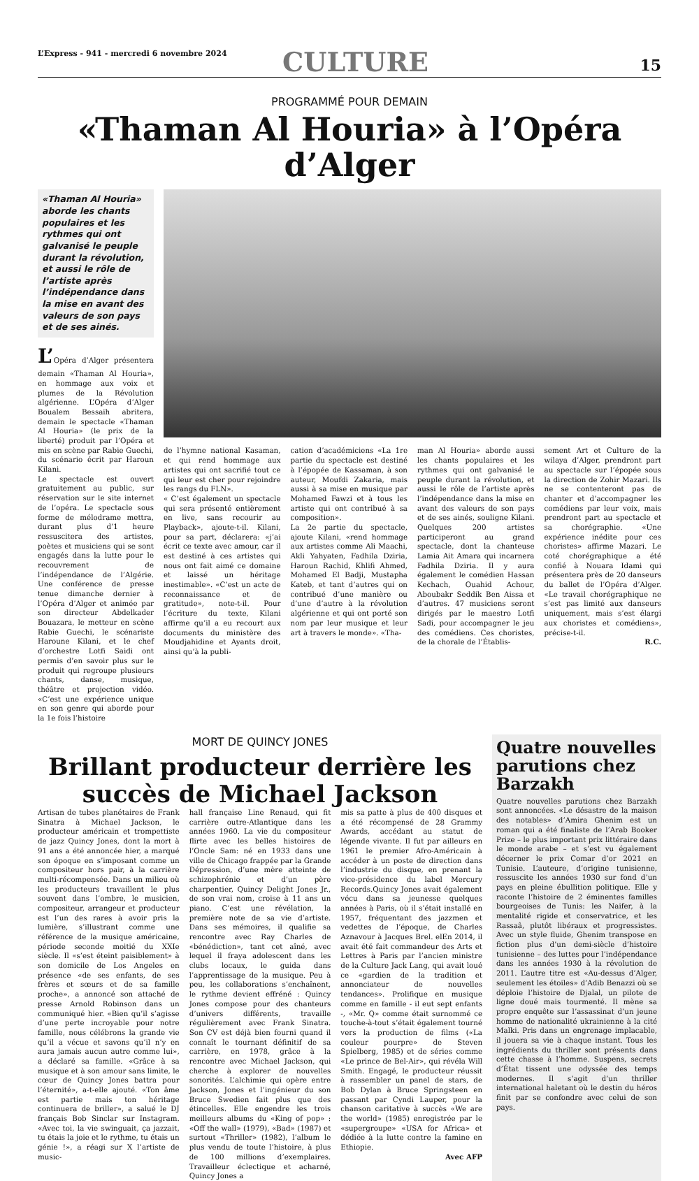L’Express - 941 - mercredi 6 novembre 2024
CULTURE
15
PROGRAMMÉ POUR DEMAIN
«Thaman Al Houria» à l’Opéra d’Alger
«Thaman Al Houria» aborde les chants populaires et les rythmes qui ont galvanisé le peuple durant la révolution, et aussi le rôle de l’artiste après l’indépendance dans la mise en avant des valeurs de son pays et de ses ainés.
L’Opéra d’Alger présentera demain «Thaman Al Houria», en hommage aux voix et plumes de la Révolution algérienne. L’Opéra d’Alger Boualem Bessaih abritera, demain le spectacle «Thaman Al Houria» (le prix de la liberté) produit par l’Opéra et mis en scène par Rabie Guechi, du scénario écrit par Haroun Kilani.
Le spectacle est ouvert gratuitement au public, sur réservation sur le site internet de l’opéra. Le spectacle sous forme de mélodrame mettra, durant plus d’1 heure ressuscitera des artistes, poètes et musiciens qui se sont engagés dans la lutte pour le recouvrement de l’indépendance de l’Algérie. Une conférence de presse tenue dimanche dernier à l’Opéra d’Alger et animée par son directeur Abdelkader Bouazara, le metteur en scène Rabie Guechi, le scénariste Haroune Kilani, et le chef d’orchestre Lotfi Saidi ont permis d’en savoir plus sur le produit qui regroupe plusieurs chants, danse, musique, théâtre et projection vidéo. «C’est une expérience unique en son genre qui aborde pour la 1e fois l’histoire
de l’hymne national Kasaman, et qui rend hommage aux artistes qui ont sacrifié tout ce qui leur est cher pour rejoindre les rangs du FLN».
« C’est également un spectacle qui sera présenté entièrement en live, sans recourir au Playback», ajoute-t-il. Kilani, pour sa part, déclarera: «j’ai écrit ce texte avec amour, car il est destiné à ces artistes qui nous ont fait aimé ce domaine et laissé un héritage inestimable». «C’est un acte de reconnaissance et de gratitude», note-t-il. Pour l’écriture du texte, Kilani affirme qu’il a eu recourt aux documents du ministère des Moudjahidine et Ayants droit, ainsi qu’à la publi-
cation d’académiciens «La 1re partie du spectacle est destiné à l’épopée de Kassaman, à son auteur, Moufdi Zakaria, mais aussi à sa mise en musique par Mohamed Fawzi et à tous les artiste qui ont contribué à sa composition».
La 2e partie du spectacle, ajoute Kilani, «rend hommage aux artistes comme Ali Maachi, Akli Yahyaten, Fadhila Dziria, Haroun Rachid, Khlifi Ahmed, Mohamed El Badji, Mustapha Kateb, et tant d’autres qui on contribué d’une manière ou d’une d’autre à la révolution algérienne et qui ont porté son nom par leur musique et leur art à travers le monde». «Tha-
man Al Houria» aborde aussi les chants populaires et les rythmes qui ont galvanisé le peuple durant la révolution, et aussi le rôle de l’artiste après l’indépendance dans la mise en avant des valeurs de son pays et de ses ainés, souligne Kilani. Quelques 200 artistes participeront au grand spectacle, dont la chanteuse Lamia Ait Amara qui incarnera Fadhila Dziria. Il y aura également le comédien Hassan Kechach, Ouahid Achour, Aboubakr Seddik Ben Aissa et d’autres. 47 musiciens seront dirigés par le maestro Lotfi Sadi, pour accompagner le jeu des comédiens. Ces choristes, de la chorale de l’Établis-
sement Art et Culture de la wilaya d’Alger, prendront part au spectacle sur l’épopée sous la direction de Zohir Mazari. Ils ne se contenteront pas de chanter et d’accompagner les comédiens par leur voix, mais prendront part au spectacle et sa chorégraphie. «Une expérience inédite pour ces choristes» affirme Mazari. Le coté chorégraphique a été confié à Nouara Idami qui présentera près de 20 danseurs du ballet de l’Opéra d’Alger. «Le travail chorégraphique ne s’est pas limité aux danseurs uniquement, mais s’est élargi aux choristes et comédiens», précise-t-il.
R.C.
MORT DE QUINCY JONES
Brillant producteur derrière les succès de Michael Jackson
Artisan de tubes planétaires de Frank Sinatra à Michael Jackson, le producteur américain et trompettiste de jazz Quincy Jones, dont la mort à 91 ans a été annoncée hier, a marqué son époque en s’imposant comme un compositeur hors pair, à la carrière multi-récompensée. Dans un milieu où les producteurs travaillent le plus souvent dans l’ombre, le musicien, compositeur, arrangeur et producteur est l’un des rares à avoir pris la lumière, s’illustrant comme une référence de la musique américaine, période seconde moitié du XXIe siècle. Il «s’est éteint paisiblement» à son domicile de Los Angeles en présence «de ses enfants, de ses frères et sœurs et de sa famille proche», a annoncé son attaché de presse Arnold Robinson dans un communiqué hier. «Bien qu’il s’agisse d’une perte incroyable pour notre famille, nous célébrons la grande vie qu’il a vécue et savons qu’il n’y en aura jamais aucun autre comme lui», a déclaré sa famille. «Grâce à sa musique et à son amour sans limite, le cœur de Quincy Jones battra pour l’éternité», a-t-elle ajouté. «Ton âme est partie mais ton héritage continuera de briller», a salué le DJ français Bob Sinclar sur Instagram. «Avec toi, la vie swinguait, ça jazzait, tu étais la joie et le rythme, tu étais un génie !», a réagi sur X l’artiste de music-
hall française Line Renaud, qui fit carrière outre-Atlantique dans les années 1960. La vie du compositeur flirte avec les belles histoires de l’Oncle Sam: né en 1933 dans une ville de Chicago frappée par la Grande Dépression, d’une mère atteinte de schizophrénie et d’un père charpentier, Quincy Delight Jones Jr., de son vrai nom, croise à 11 ans un piano. C’est une révélation, la première note de sa vie d’artiste. Dans ses mémoires, il qualifie sa rencontre avec Ray Charles de «bénédiction», tant cet aîné, avec lequel il fraya adolescent dans les clubs locaux, le guida dans l’apprentissage de la musique. Peu à peu, les collaborations s’enchaînent, le rythme devient effréné : Quincy Jones compose pour des chanteurs d’univers différents, travaille régulièrement avec Frank Sinatra. Son CV est déjà bien fourni quand il connaît le tournant définitif de sa carrière, en 1978, grâce à la rencontre avec Michael Jackson, qui cherche à explorer de nouvelles sonorités. L’alchimie qui opère entre Jackson, Jones et l’ingénieur du son Bruce Swedien fait plus que des étincelles. Elle engendre les trois meilleurs albums du «King of pop» : «Off the wall» (1979), «Bad» (1987) et surtout «Thriller» (1982), l’album le plus vendu de toute l’histoire, à plus de 100 millions d’exemplaires. Travailleur éclectique et acharné, Quincy Jones a
mis sa patte à plus de 400 disques et a été récompensé de 28 Grammy Awards, accédant au statut de légende vivante. Il fut par ailleurs en 1961 le premier Afro-Américain à accéder à un poste de direction dans l’industrie du disque, en prenant la vice-présidence du label Mercury Records.Quincy Jones avait également vécu dans sa jeunesse quelques années à Paris, où il s’était installé en 1957, fréquentant des jazzmen et vedettes de l’époque, de Charles Aznavour à Jacques Brel. elEn 2014, il avait été fait commandeur des Arts et Lettres à Paris par l’ancien ministre de la Culture Jack Lang, qui avait loué ce «gardien de la tradition et annonciateur de nouvelles tendances». Prolifique en musique comme en famille - il eut sept enfants -, «Mr. Q» comme était surnommé ce touche-à-tout s’était également tourné vers la production de films («La couleur pourpre» de Steven Spielberg, 1985) et de séries comme «Le prince de Bel-Air», qui révéla Will Smith. Engagé, le producteur réussit à rassembler un panel de stars, de Bob Dylan à Bruce Springsteen en passant par Cyndi Lauper, pour la chanson caritative à succès «We are the world» (1985) enregistrée par le «supergroupe» «USA for Africa» et dédiée à la lutte contre la famine en Ethiopie.
Avec AFP
Quatre nouvelles parutions chez Barzakh
Quatre nouvelles parutions chez Barzakh sont annoncées. «Le désastre de la maison des notables» d’Amira Ghenim est un roman qui a été finaliste de l’Arab Booker Prize – le plus important prix littéraire dans le monde arabe – et s’est vu également décerner le prix Comar d’or 2021 en Tunisie. L’auteure, d’origine tunisienne, ressuscite les années 1930 sur fond d’un pays en pleine ébullition politique. Elle y raconte l’histoire de 2 éminentes familles bourgeoises de Tunis: les Naifer, à la mentalité rigide et conservatrice, et les Rassaâ, plutôt libéraux et progressistes. Avec un style fluide, Ghenim transpose en fiction plus d’un demi-siècle d’histoire tunisienne – des luttes pour l’indépendance dans les années 1930 à la révolution de 2011. L’autre titre est «Au-dessus d’Alger, seulement les étoiles» d’Adib Benazzi où se déploie l’histoire de Djalal, un pilote de ligne doué mais tourmenté. Il mène sa propre enquête sur l’assassinat d’un jeune homme de nationalité ukrainienne à la cité Malki. Pris dans un engrenage implacable, il jouera sa vie à chaque instant. Tous les ingrédients du thriller sont présents dans cette chasse à l’homme. Suspens, secrets d’État tissent une odyssée des temps modernes. Il s’agit d’un thriller international haletant où le destin du héros finit par se confondre avec celui de son pays.